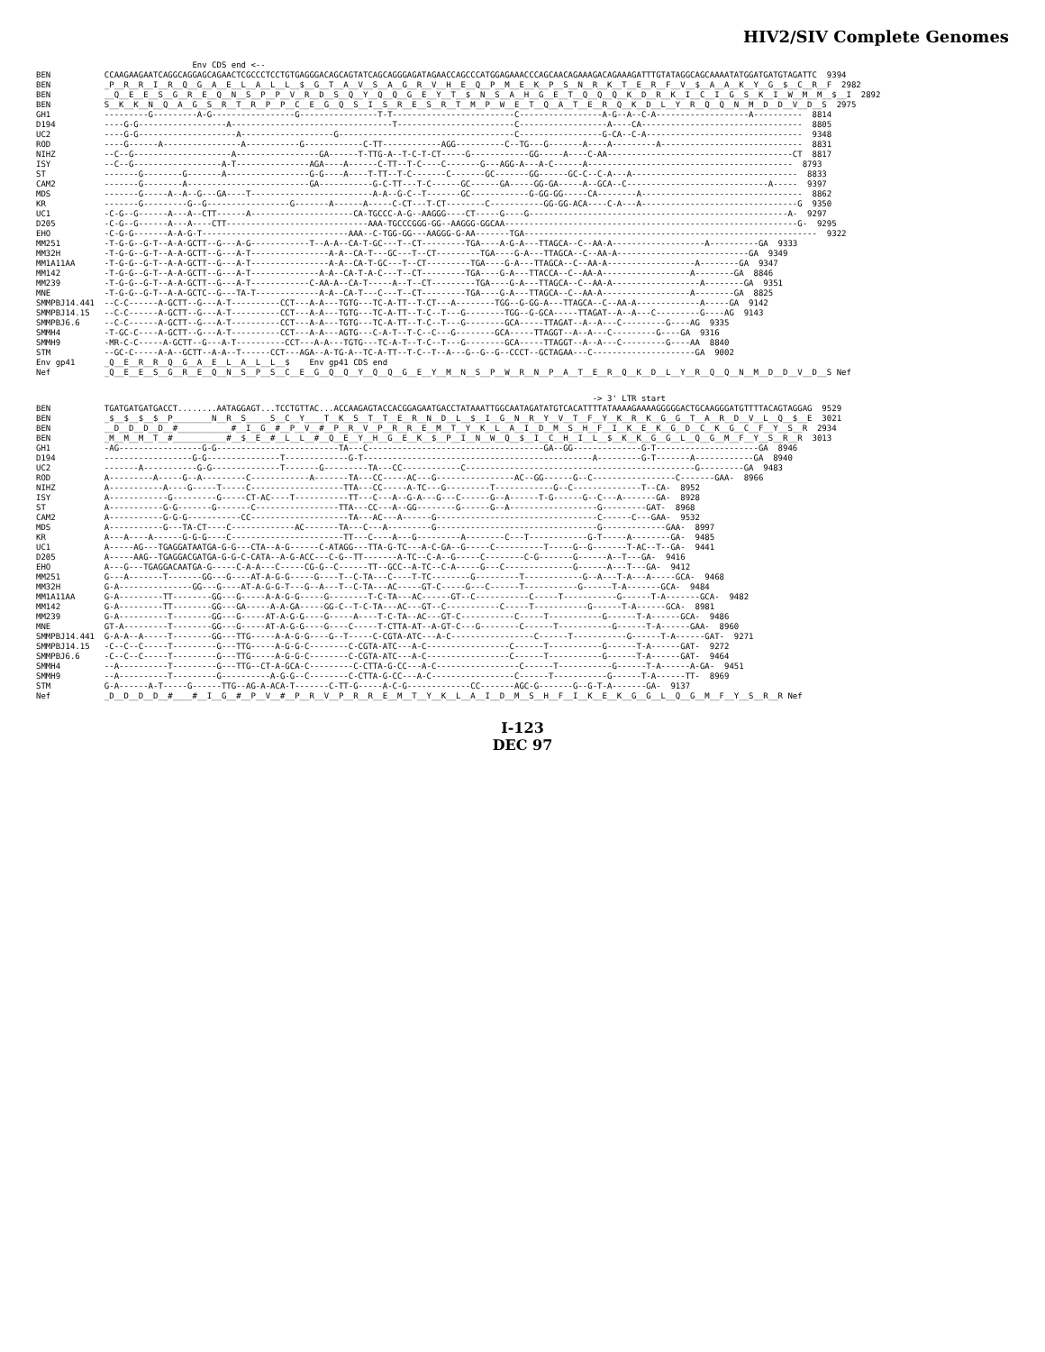HIV2/SIV Complete Genomes
                                Env CDS end <--
BEN           CCAAGAAGAATCAGGCAGGAGCAGAACTCGCCCTCCTGTGAGGGACAGCAGTATCAGCAGGGAGATAGAACCAGCCCATGGAGAAACCCAGCAACAGAAAGACAGAAAGATTTGTATAGGCAGCAAAATATGGATGATGTAGATTC  9394
BEN           _P__R__R__I__R__Q__G__A__E__L__A__L__L__$__G__T__A__V__S__A__G__R__V__H__E__Q__P__M__E__K__P__S__N__R__K__T__E__R__F__V__$__A__A__K__Y__G__$__C__R__F  2982
BEN           __Q__E__E__S__G__R__E__Q__N__S__P__P__V__R__D__S__Q__Y__Q__Q__G__E__Y__T__$__N__S__A__H__G__E__T__Q__Q__Q__K__D__R__K__I__C__I__G__S__K__I__W__M__M__$__I  2892
BEN           S__K__K__N__Q__A__G__S__R__T__R__P__P__C__E__G__Q__S__I__S__R__E__S__R__T__M__P__W__E__T__Q__A__T__E__R__Q__K__D__L__Y__R__Q__Q__N__M__D__D__V__D__S  2975
GH1           ---------G---------A-G-----------------G----------------T-T-------------------------C-----------------A-G--A--C-A-------------------A----------  8814
D194          ----G-G------------------A---------------------------------T------------------------C------------------A----CA---------------------------------  8805
UC2           ----G-G--------------------A-------------------G------------------------------------C-----------------G-CA--C-A--------------------------------  9348
ROD           ----G------A----------------A-----------G------------C-TT------------AGG----------C--TG---G-------A----A---------A-----------------------------  8831
NIHZ          --C--G--------------------A-----------------GA------T-TTG-A--T-C-T-CT-----G------------GG-----A----C-AA--------------------------------------CT  8817
ISY           --C--G------------------A-T---------------AGA----A------C-TT--T-C----C-------G---AGG-A---A-C------A------------------------------------------  8793
ST            -------G--------G-------A-----------------G-G----A----T-TT--T-C-------C-------GC-------GG------GC-C--C-A---A----------------------------------  8833
CAM2          -------G--------A-------------------------GA-----------G-C-TT---T-C------GC------GA-----GG-GA-----A--GCA--C-----------------------------A-----  9397
MDS           -------G-----A--A--G---GA----T-------------------------A-A--G-C--T-------GC------------G-GG-GG-----CA--------A---------------------------------  8862
KR            -------G---------G--G-----------------G-------A------A-----C-CT---T-CT--------C-----------GG-GG-ACA----C-A---A--------------------------------G  9350
UC1           -C-G--G------A---A--CTT------A---------------------CA-TGCCC-A-G--AAGGG----CT-----G----G-----------------------------------------------------A-  9297
D205          -C-G--G------A---A----CTT-----------------------------AAA-TGCCCGGG-GG--AAGGG-GGCAA------------------------------------------------------------G-  9295
EHO           -C-G-G-------A-A-G-T------------------------------AAA--C-TGG-GG---AAGGG-G-AA-------TGA------------------------------------------------------------  9322
MM251         -T-G-G--G-T--A-A-GCTT--G---A-G------------T--A-A--CA-T-GC---T--CT---------TGA----A-G-A---TTAGCA--C--AA-A-------------------A----------GA  9333
MM32H         -T-G-G--G-T--A-A-GCTT--G---A-T----------------A-A--CA-T---GC---T--CT---------TGA----G-A---TTAGCA--C--AA-A---------------------------GA  9349
MM1A11AA      -T-G-G--G-T--A-A-GCTT--G---A-T----------------A-A--CA-T-GC---T--CT---------TGA----G-A---TTAGCA--C--AA-A------------------A--------GA  9347
MM142         -T-G-G--G-T--A-A-GCTT--G---A-T--------------A-A--CA-T-A-C---T--CT---------TGA----G-A---TTACCA--C--AA-A------------------A--------GA  8846
MM239         -T-G-G--G-T--A-A-GCTT--G---A-T------------C-AA-A--CA-T-----A--T--CT---------TGA----G-A---TTAGCA--C--AA-A------------------A--------GA  9351
MNE           -T-G-G--G-T--A-A-GCTC--G---TA-T-------------A-A--CA-T---C---T--CT---------TGA----G-A---TTAGCA--C--AA-A------------------A--------GA  8825
SMMPBJ14.441  --C-C------A-GCTT--G---A-T----------CCT---A-A---TGTG---TC-A-TT--T-CT---A--------TGG--G-GG-A---TTAGCA--C--AA-A-------------A-----GA  9142
SMMPBJ14.15   --C-C------A-GCTT--G---A-T----------CCT---A-A---TGTG---TC-A-TT--T-C--T---G--------TGG--G-GCA-----TTAGAT--A--A---C---------G----AG  9143
SMMPBJ6.6     --C-C------A-GCTT--G---A-T----------CCT---A-A---TGTG---TC-A-TT--T-C--T---G--------GCA-----TTAGAT--A--A---C---------G----AG  9335
SMMH4         -T-GC-C----A-GCTT--G---A-T----------CCT---A-A---AGTG---C-A-T--T-C--C---G--------GCA-----TTAGGT--A--A---C---------G----GA  9316
SMMH9         -MR-C-C-----A-GCTT--G---A-T----------CCT---A-A---TGTG---TC-A-T--T-C--T---G--------GCA-----TTAGGT--A--A---C---------G----AA  8840
STM           --GC-C-----A-A--GCTT--A-A--T------CCT---AGA--A-TG-A--TC-A-TT--T-C--T--A---G--G--G--CCCT--GCTAGAA---C---------------------GA  9002
Env gp41      _Q__E__R__R__Q__G__A__E__L__A__L__L__$    Env gp41 CDS end
Nef           _Q__E__E__S__G__R__E__Q__N__S__P__S__C__E__G__Q__Q__Y__Q__Q__G__E__Y__M__N__S__P__W__R__N__P__A__T__E__R__Q__K__D__L__Y__R__Q__Q__N__M__D__D__V__D__S Nef
                                                                                                                  -> 3' LTR start
BEN           TGATGATGATGACCT........AATAGGAGT...TCCTGTTAC...ACCAAGAGTACCACGGAGAATGACCTATAAATTGGCAATAGATATGTCACATTTTATAAAAGAAAAGGGGGACTGCAAGGGATGTTTTACAGTAGGAG  9529
BEN           _$__$__$__$__P________N__R__S_____S__C__Y____T__K__S__T__T__E__R__N__D__L__$__I__G__N__R__Y__V__T__F__Y__K__R__K__G__G__T__A__R__D__V__L__Q__$__E  3021
BEN           __D__D__D__D__#___________#__I__G__#__P__V__#__P__R__V__P__R__R__E__M__T__Y__K__L__A__I__D__M__S__H__F__I__K__E__K__G__D__C__K__G__C__F__Y__S__R  2934
BEN           _M__M__M__T__#___________#__$__E__#__L__L__#__Q__E__Y__H__G__E__K__$__P__I__N__W__Q__$__I__C__H__I__L__$__K__K__G__G__L__Q__G__M__F__Y__S__R__R  3013
GH1           -AG-----------------G-G-------------------------TA---C------------------------------------GA--GG--------------G-T---------------------GA  8946
D194          ------------------G-G---------------T-------------G-T-----------------------------------------------A---------G-T-------A------------GA  8940
UC2           -------A-----------G-G--------------T-------G---------TA---CC------------C-----------------------------------------------G---------GA  9483
ROD           A---------A-----G--A---------C------------A-------TA---CC-----AC---G----------------AC--GG------G--C-----------------C-------GAA-  8966
NIHZ          A-----------A----G-----T-----C-------------------TTA---CC-----A-TC---G---------T------------G--C--------------T--CA-  8952
ISY           A------------G---------G-----CT-AC----T-----------TT---C---A--G-A---G---C------G--A------T-G------G--C---A-------GA-  8928
ST            A-----------G-G-------G-------C-----------------TTA---CC---A--GG--------G------G--A------------------G---------GAT-  8968
CAM2          A-----------G-G-G-----------CC--------------------TA---AC---A------G---------------------------------C------C---GAA-  9532
MDS           A-----------G---TA-CT----C-------------AC-------TA---C---A---------G---------------------------------G-------------GAA-  8997
KR            A---A----A------G-G-G----C-----------------------TT---C----A---G---------A--------C---T------------G-T-----A--------GA-  9485
UC1           A-----AG---TGAGGATAATGA-G-G---CTA--A-G------C-ATAGG---TTA-G-TC---A-C-GA--G-----C----------T-----G--G-------T-AC--T--GA-  9441
D205          A-----AAG--TGAGGACGATGA-G-G-C-CATA--A-G-ACC---C-G--TT-------A-TC--C-A--G-----C--------C-G-------G------A--T---GA-  9416
EHO           A---G---TGAGGACAATGA-G-----C-A-A---C-----CG-G--C------TT--GCC--A-TC--C-A-----G---C--------------G------A---T---GA-  9412
MM251         G---A-------T-------GG---G----AT-A-G-G-----G----T--C-TA---C----T-TC--------G---------T------------G--A---T-A---A-----GCA-  9468
MM32H         G-A---------------GG---G----AT-A-G-G-T---G--A---T--C-TA---AC-----GT-C-----G---C------T-----------G------T-A-------GCA-  9484
MM1A11AA      G-A---------TT--------GG---G-----A-A-G-G-----G--------T-C-TA---AC------GT--C-----------C-----T-----------G------T-A-------GCA-  9482
MM142         G-A---------TT--------GG---GA-----A-A-GA-----GG-C--T-C-TA---AC---GT--C-----------C-----T-----------G------T-A------GCA-  8981
MM239         G-A----------T--------GG---G-----AT-A-G-G----G-----A----T-C-TA--AC---GT-C-----------C-----T-----------G------T-A------GCA-  9486
MNE           GT-A---------T--------GG---G-----AT-A-G-G----G----C-----T-CTTA-AT--A-GT-C---G--------C------T-----------G------T-A------GAA-  8960
SMMPBJ14.441  G-A-A--A-----T--------GG---TTG-----A-A-G-G----G--T-----C-CGTA-ATC---A-C-----------------C------T-----------G------T-A------GAT-  9271
SMMPBJ14.15   -C--C--C-----T---------G---TTG-----A-G-G-C--------C-CGTA-ATC---A-C-----------------C------T-----------G------T-A------GAT-  9272
SMMPBJ6.6     -C--C--C-----T---------G---TTG-----A-G-G-C--------C-CGTA-ATC---A-C-----------------C------T-----------G------T-A------GAT-  9464
SMMH4         --A----------T---------G---TTG--CT-A-GCA-C---------C-CTTA-G-CC---A-C-----------------C------T-----------G------T-A------A-GA-  9451
SMMH9         --A----------T---------G----------A-G-G--C--------C-CTTA-G-CC---A-C-----------------C------T-----------G------T-A------TT-  8969
STM           G-A------A-T-----G------TTG--AG-A-ACA-T-------C-TT-G-----A-C-G-------------CC-------AGC-G-------G--G-T-A-------GA-  9137
Nef           _D__D__D__D__#____#__I__G__#__P__V__#__P__R__V__P__R__R__E__M__T__Y__K__L__A__I__D__M__S__H__F__I__K__E__K__G__G__L__Q__G__M__F__Y__S__R__R Nef
I-123
DEC 97